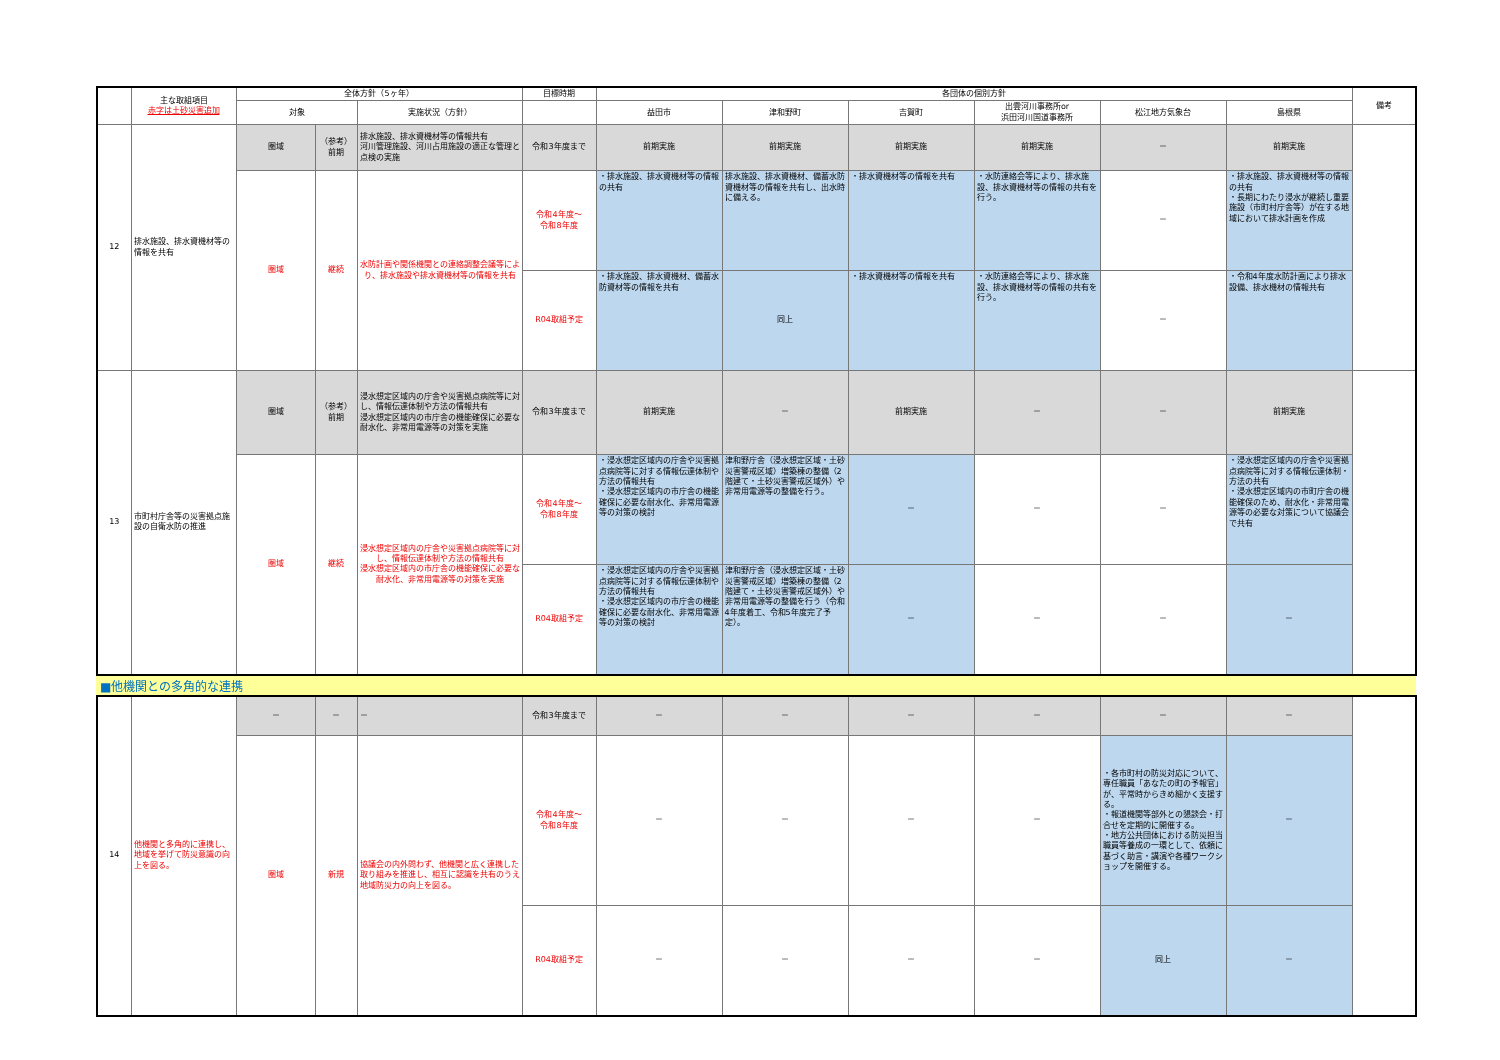| | 主な取組項目 赤字は土砂災害追加 | 全体方針（5ヶ年） | | | 目標時期 | 各団体の個別方針 | | | | | | 備考 |
| --- | --- | --- | --- | --- | --- | --- | --- | --- | --- | --- | --- | --- |
| | | 対象 | | 実施状況（方針） | | 益田市 | 津和野町 | 吉賀町 | 出雲河川事務所or 浜田河川国道事務所 | 松江地方気象台 | 島根県 | |
| 12 | 排水施設、排水資機材等の情報を共有 | 圏域 | （参考） 前期 | 排水施設、排水資機材等の情報共有 河川管理施設、河川占用施設の適正な管理と点検の実施 | 令和3年度まで | 前期実施 | 前期実施 | 前期実施 | 前期実施 | － | 前期実施 | |
| | | 圏域 | 継続 | 水防計画や関係機関との連絡調整会議等により、排水施設や排水資機材等の情報を共有 | 令和4年度～ 令和8年度 | ・排水施設、排水資機材等の情報の共有 | 排水施設、排水資機材、備蓄水防資機材等の情報を共有し、出水時に備える。 | ・排水資機材等の情報を共有 | ・水防連絡会等により、排水施設、排水資機材等の情報の共有を行う。 | － | ・排水施設、排水資機材等の情報の共有 ・長期にわたり浸水が継続し重要施設（市町村庁舎等）が在する地域において排水計画を作成 | |
| | | | | | R04取組予定 | ・排水施設、排水資機材、備蓄水防資材等の情報を共有 | 同上 | ・排水資機材等の情報を共有 | ・水防連絡会等により、排水施設、排水資機材等の情報の共有を行う。 | － | ・令和4年度水防計画により排水設備、排水機材の情報共有 | |
| 13 | 市町村庁舎等の災害拠点施設の自衛水防の推進 | 圏域 | （参考） 前期 | 浸水想定区域内の庁舎や災害拠点病院等に対し、情報伝達体制や方法の情報共有 浸水想定区域内の市庁舎の機能確保に必要な耐水化、非常用電源等の対策を実施 | 令和3年度まで | 前期実施 | － | 前期実施 | － | － | 前期実施 | |
| | | 圏域 | 継続 | 浸水想定区域内の庁舎や災害拠点病院等に対し、情報伝達体制や方法の情報共有 浸水想定区域内の市庁舎の機能確保に必要な耐水化、非常用電源等の対策を実施 | 令和4年度～ 令和8年度 | ・浸水想定区域内の庁舎や災害拠点病院等に対する情報伝達体制や方法の情報共有 ・浸水想定区域内の市庁舎の機能確保に必要な耐水化、非常用電源等の対策の検討 | 津和野庁舎（浸水想定区域・土砂災害警戒区域）増築棟の整備（2階建て・土砂災害警戒区域外）や非常用電源等の整備を行う。 | － | － | － | ・浸水想定区域内の庁舎や災害拠点病院等に対する情報伝達体制・方法の共有 ・浸水想定区域内の市町庁舎の機能確保のため、耐水化・非常用電源等の必要な対策について協議会で共有 | |
| | | | | | R04取組予定 | ・浸水想定区域内の庁舎や災害拠点病院等に対する情報伝達体制や方法の情報共有 ・浸水想定区域内の市庁舎の機能確保に必要な耐水化、非常用電源等の対策の検討 | 津和野庁舎（浸水想定区域・土砂災害警戒区域）増築棟の整備（2階建て・土砂災害警戒区域外）や非常用電源等の整備を行う（令和4年度着工、令和5年度完了予定）。 | － | － | － | － | |
■他機関との多角的な連携
| 14 | 他機関と多角的に連携し、地域を挙げて防災意識の向上を図る。 | － | － | － | 令和3年度まで | － | － | － | － | － | － | |
| | | 圏域 | 新規 | 協議会の内外問わず、他機関と広く連携した取り組みを推進し、相互に認識を共有のうえ地域防災力の向上を図る。 | 令和4年度～ 令和8年度 | － | － | － | － | ・各市町村の防災対応について、専任職員「あなたの町の予報官」が、平常時からきめ細かく支援する。 ・報道機関等部外との懇談会・打合せを定期的に開催する。 ・地方公共団体における防災担当職員等養成の一環として、依頼に基づく助言・講演や各種ワークショップを開催する。 | － | |
| | | | | | R04取組予定 | － | － | － | － | 同上 | － | |